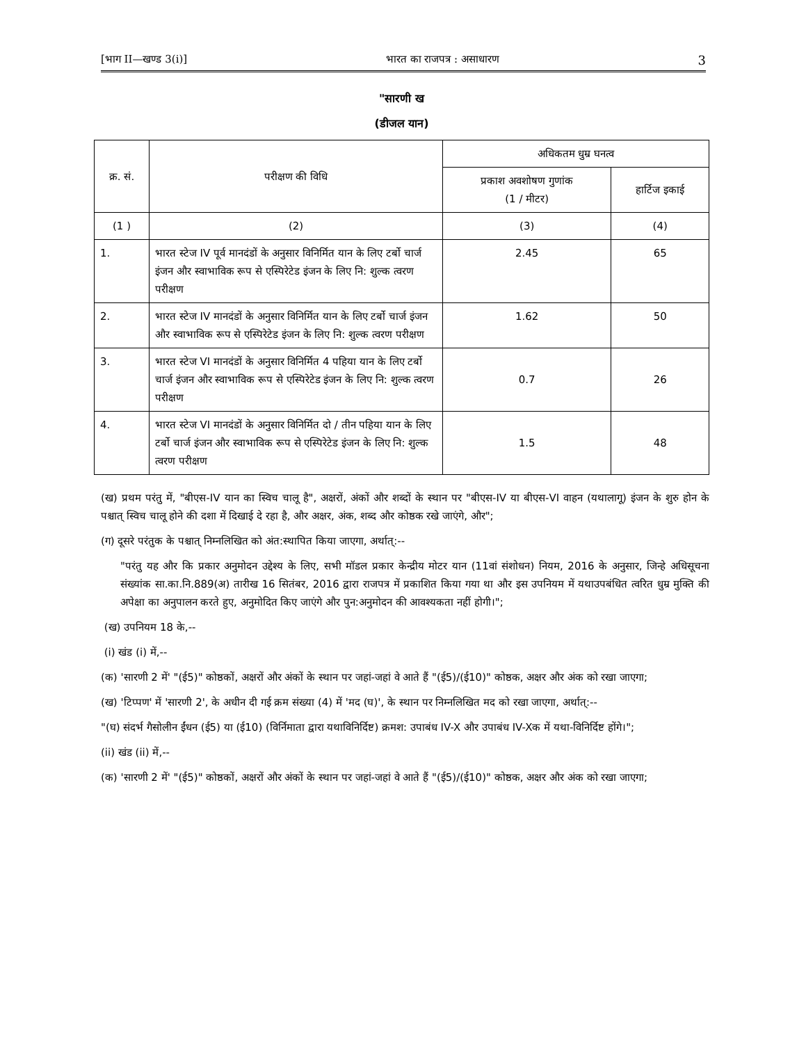[भाग II—खण्ड 3(i)] भारत का राजपत्र : असाधारण 3
"सारणी ख
(डीजल यान)
| क्र. सं. | परीक्षण की विधि | अधिकतम धुम्र घनत्व | |
| --- | --- | --- | --- |
| | | प्रकाश अवशोषण गुणांक (1 / मीटर) | हार्टिज इकाई |
| (1 ) | (2) | (3) | (4) |
| 1. | भारत स्टेज IV पूर्व मानदंडों के अनुसार विनिर्मित यान के लिए टर्बो चार्ज इंजन और स्वाभाविक रूप से एस्पिरेटेड इंजन के लिए नि: शुल्क त्वरण परीक्षण | 2.45 | 65 |
| 2. | भारत स्टेज IV मानदंडों के अनुसार विनिर्मित यान के लिए टर्बो चार्ज इंजन और स्वाभाविक रूप से एस्पिरेटेड इंजन के लिए नि: शुल्क त्वरण परीक्षण | 1.62 | 50 |
| 3. | भारत स्टेज VI मानदंडों के अनुसार विनिर्मित 4 पहिया यान के लिए टर्बो चार्ज इंजन और स्वाभाविक रूप से एस्पिरेटेड इंजन के लिए नि: शुल्क त्वरण परीक्षण | 0.7 | 26 |
| 4. | भारत स्टेज VI मानदंडों के अनुसार विनिर्मित दो / तीन पहिया यान के लिए टर्बो चार्ज इंजन और स्वाभाविक रूप से एस्पिरेटेड इंजन के लिए नि: शुल्क त्वरण परीक्षण | 1.5 | 48 |
(ख) प्रथम परंतु में, "बीएस-IV यान का स्विच चालू है", अक्षरों, अंकों और शब्दों के स्थान पर "बीएस-IV या बीएस-VI वाहन (यथालागू) इंजन के शुरु होन के पश्चात् स्विच चालू होने की दशा में दिखाई दे रहा है, और अक्षर, अंक, शब्द और कोष्ठक रखे जाएंगे, और";
(ग) दूसरे परंतुक के पश्चात् निम्नलिखित को अंत:स्थापित किया जाएगा, अर्थात्:--
"परंतु यह और कि प्रकार अनुमोदन उद्देश्य के लिए, सभी मॉडल प्रकार केन्द्रीय मोटर यान (11वां संशोधन) नियम, 2016 के अनुसार, जिन्हे अधिसूचना संख्यांक सा.का.नि.889(अ) तारीख 16 सितंबर, 2016 द्वारा राजपत्र में प्रकाशित किया गया था और इस उपनियम में यथाउपबंधित त्वरित धुम्र मुक्ति की अपेक्षा का अनुपालन करते हुए, अनुमोदित किए जाएंगे और पुन:अनुमोदन की आवश्यकता नहीं होगी।";
(ख) उपनियम 18 के,--
(i) खंड (i) में,--
(क) 'सारणी 2 में' "(ई5)" कोष्ठकों, अक्षरों और अंकों के स्थान पर जहां-जहां वे आते हैं "(ई5)/(ई10)" कोष्ठक, अक्षर और अंक को रखा जाएगा;
(ख) 'टिप्पण' में 'सारणी 2', के अधीन दी गई क्रम संख्या (4) में 'मद (घ)', के स्थान पर निम्नलिखित मद को रखा जाएगा, अर्थात्:--
"(घ) संदर्भ गैसोलीन ईंधन (ई5) या (ई10) (विर्निमाता द्वारा यथाविनिर्दिष्ट) क्रमश: उपाबंध IV-X और उपाबंध IV-Xक में यथा-विनिर्दिष्ट होंगे।";
(ii) खंड (ii) में,--
(क) 'सारणी 2 में' "(ई5)" कोष्ठकों, अक्षरों और अंकों के स्थान पर जहां-जहां वे आते हैं "(ई5)/(ई10)" कोष्ठक, अक्षर और अंक को रखा जाएगा;